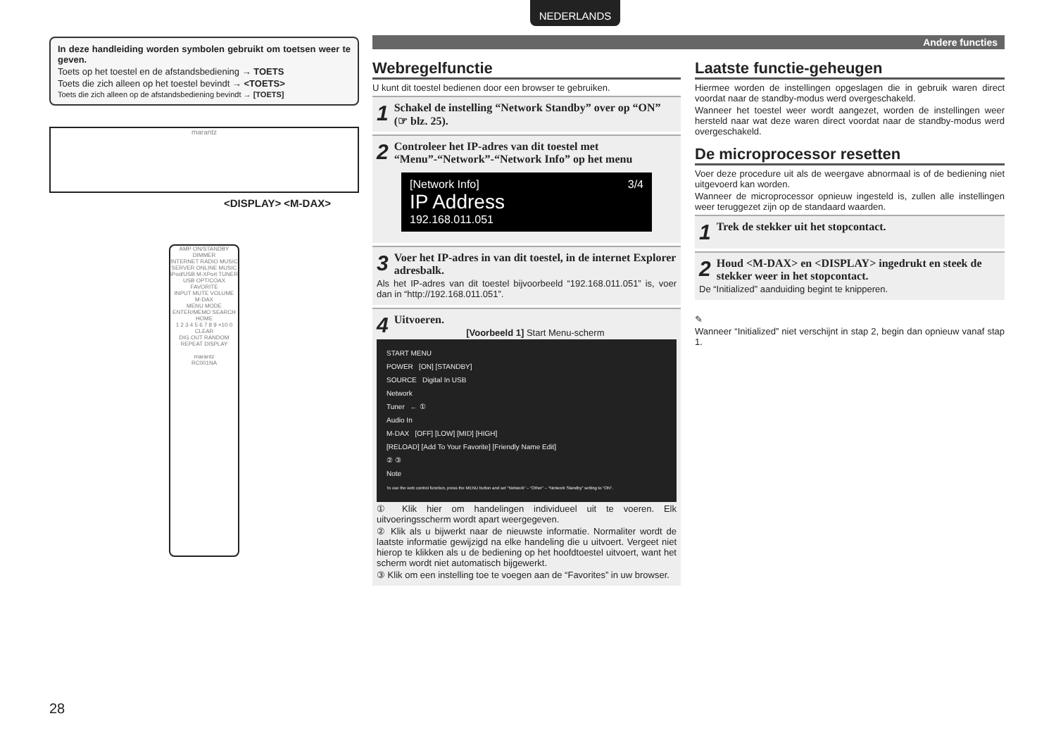NEDERLANDS
Andere functies
In deze handleiding worden symbolen gebruikt om toetsen weer te geven.
Toets op het toestel en de afstandsbediening → TOETS
Toets die zich alleen op het toestel bevindt → <TOETS>
Toets die zich alleen op de afstandsbediening bevindt → [TOETS]
marantz
<DISPLAY> <M-DAX>
AMP ON/STANDBY DIMMER
INTERNET RADIO MUSIC SERVER ONLINE MUSIC
iPod/USB M-XPort TUNER
USB OPT/COAX FAVORITE
INPUT MUTE VOLUME M-DAX
MENU MODE ENTER/MEMO SEARCH HOME
1 2 3 4 5 6 7 8 9 +10 0 CLEAR
DIG.OUT RANDOM REPEAT DISPLAY
marantz
RC001NA
Webregelfunctie
U kunt dit toestel bedienen door een browser te gebruiken.
1 Schakel de instelling “Network Standby” over op “ON” (☞ blz. 25).
2 Controleer het IP-adres van dit toestel met “Menu”-“Network”-“Network Info” op het menu
[Network Info] 3/4
IP Address
192.168.011.051
3 Voer het IP-adres in van dit toestel, in de internet Explorer adresbalk.
Als het IP-adres van dit toestel bijvoorbeeld “192.168.011.051” is, voer dan in “http://192.168.011.051”.
4 Uitvoeren.
[Voorbeeld 1] Start Menu-scherm
START MENU
POWER [ON] [STANDBY]
SOURCE Digital In USB
Network
Tuner ← ①
Audio In
M-DAX [OFF] [LOW] [MID] [HIGH]
[RELOAD] [Add To Your Favorite] [Friendly Name Edit]
② ③
Note
To use the web control function, press the MENU button and set “Network” – “Other” – “Network Standby” setting to “ON”.
① Klik hier om handelingen individueel uit te voeren. Elk uitvoeringsscherm wordt apart weergegeven.
② Klik als u bijwerkt naar de nieuwste informatie. Normaliter wordt de laatste informatie gewijzigd na elke handeling die u uitvoert. Vergeet niet hierop te klikken als u de bediening op het hoofdtoestel uitvoert, want het scherm wordt niet automatisch bijgewerkt.
③ Klik om een instelling toe te voegen aan de “Favorites” in uw browser.
Laatste functie-geheugen
Hiermee worden de instellingen opgeslagen die in gebruik waren direct voordat naar de standby-modus werd overgeschakeld.
Wanneer het toestel weer wordt aangezet, worden de instellingen weer hersteld naar wat deze waren direct voordat naar de standby-modus werd overgeschakeld.
De microprocessor resetten
Voer deze procedure uit als de weergave abnormaal is of de bediening niet uitgevoerd kan worden.
Wanneer de microprocessor opnieuw ingesteld is, zullen alle instellingen weer teruggezet zijn op de standaard waarden.
1 Trek de stekker uit het stopcontact.
2 Houd <M-DAX> en <DISPLAY> ingedrukt en steek de stekker weer in het stopcontact.
De “Initialized” aanduiding begint te knipperen.
✎
Wanneer “Initialized” niet verschijnt in stap 2, begin dan opnieuw vanaf stap 1.
28